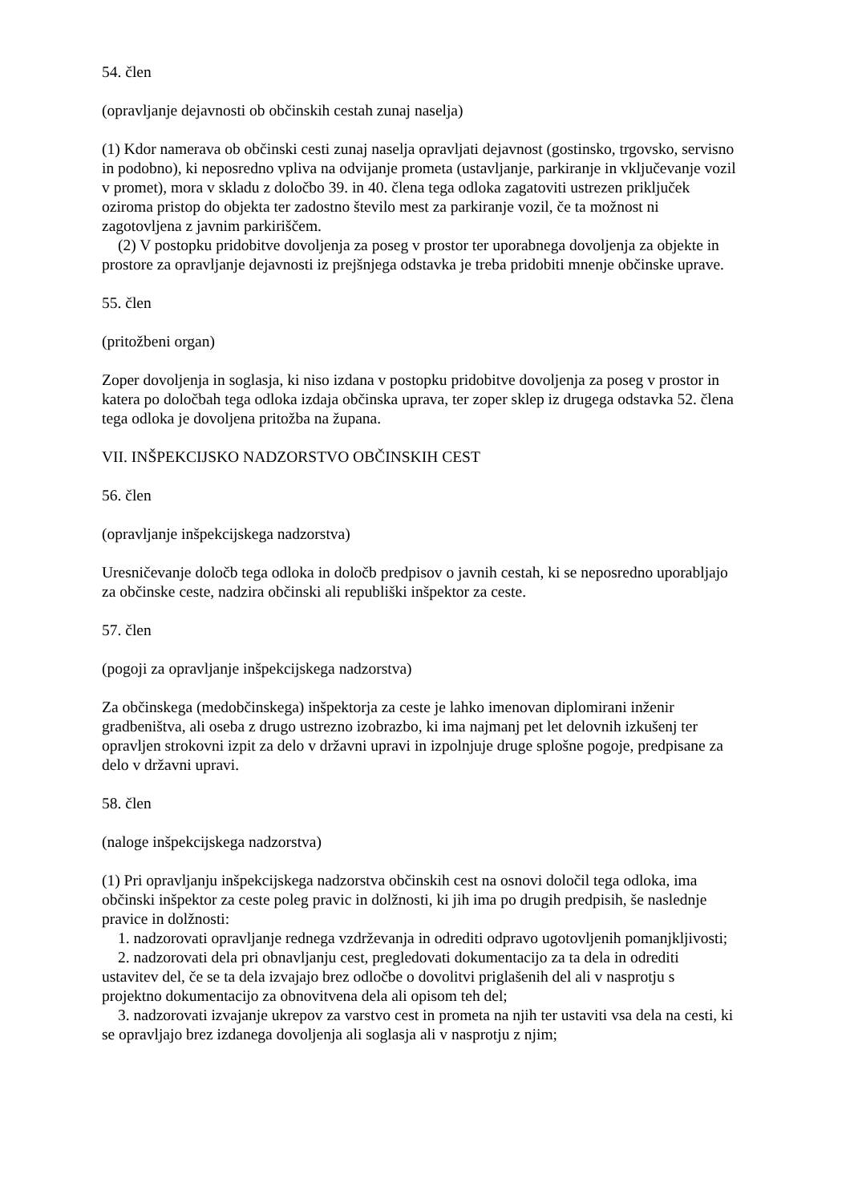54. člen
(opravljanje dejavnosti ob občinskih cestah zunaj naselja)
(1) Kdor namerava ob občinski cesti zunaj naselja opravljati dejavnost (gostinsko, trgovsko, servisno in podobno), ki neposredno vpliva na odvijanje prometa (ustavljanje, parkiranje in vključevanje vozil v promet), mora v skladu z določbo 39. in 40. člena tega odloka zagatoviti ustrezen priključek oziroma pristop do objekta ter zadostno število mest za parkiranje vozil, če ta možnost ni zagotovljena z javnim parkiriščem.
(2) V postopku pridobitve dovoljenja za poseg v prostor ter uporabnega dovoljenja za objekte in prostore za opravljanje dejavnosti iz prejšnjega odstavka je treba pridobiti mnenje občinske uprave.
55. člen
(pritožbeni organ)
Zoper dovoljenja in soglasja, ki niso izdana v postopku pridobitve dovoljenja za poseg v prostor in katera po določbah tega odloka izdaja občinska uprava, ter zoper sklep iz drugega odstavka 52. člena tega odloka je dovoljena pritožba na župana.
VII. INŠPEKCIJSKO NADZORSTVO OBČINSKIH CEST
56. člen
(opravljanje inšpekcijskega nadzorstva)
Uresničevanje določb tega odloka in določb predpisov o javnih cestah, ki se neposredno uporabljajo za občinske ceste, nadzira občinski ali republiški inšpektor za ceste.
57. člen
(pogoji za opravljanje inšpekcijskega nadzorstva)
Za občinskega (medobčinskega) inšpektorja za ceste je lahko imenovan diplomirani inženir gradbeništva, ali oseba z drugo ustrezno izobrazbo, ki ima najmanj pet let delovnih izkušenj ter opravljen strokovni izpit za delo v državni upravi in izpolnjuje druge splošne pogoje, predpisane za delo v državni upravi.
58. člen
(naloge inšpekcijskega nadzorstva)
(1) Pri opravljanju inšpekcijskega nadzorstva občinskih cest na osnovi določil tega odloka, ima občinski inšpektor za ceste poleg pravic in dolžnosti, ki jih ima po drugih predpisih, še naslednje pravice in dolžnosti:
1. nadzorovati opravljanje rednega vzdrževanja in odrediti odpravo ugotovljenih pomanjkljivosti;
2. nadzorovati dela pri obnavljanju cest, pregledovati dokumentacijo za ta dela in odrediti ustavitev del, če se ta dela izvajajo brez odločbe o dovolitvi priglašenih del ali v nasprotju s projektno dokumentacijo za obnovitvena dela ali opisom teh del;
3. nadzorovati izvajanje ukrepov za varstvo cest in prometa na njih ter ustaviti vsa dela na cesti, ki se opravljajo brez izdanega dovoljenja ali soglasja ali v nasprotju z njim;